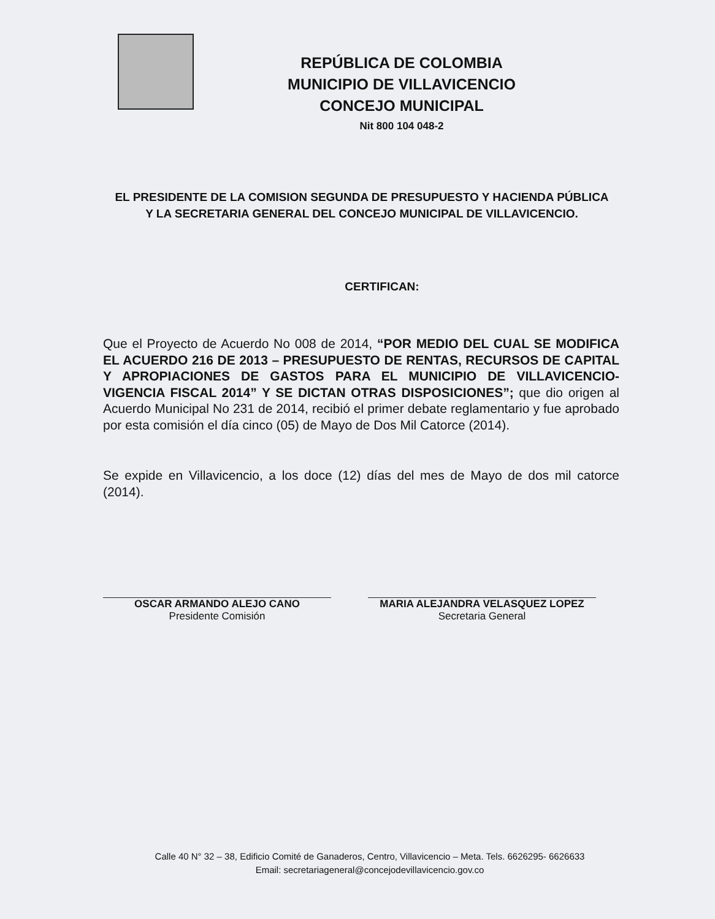REPÚBLICA DE COLOMBIA
MUNICIPIO DE VILLAVICENCIO
CONCEJO MUNICIPAL
Nit 800 104 048-2
EL PRESIDENTE DE LA COMISION SEGUNDA DE PRESUPUESTO Y HACIENDA PÚBLICA Y LA SECRETARIA GENERAL DEL CONCEJO MUNICIPAL DE VILLAVICENCIO.
CERTIFICAN:
Que el Proyecto de Acuerdo No 008 de 2014, “POR MEDIO DEL CUAL SE MODIFICA EL ACUERDO 216 DE 2013 – PRESUPUESTO DE RENTAS, RECURSOS DE CAPITAL Y APROPIACIONES DE GASTOS PARA EL MUNICIPIO DE VILLAVICENCIO- VIGENCIA FISCAL 2014” Y SE DICTAN OTRAS DISPOSICIONES”; que dio origen al Acuerdo Municipal No 231 de 2014, recibió el primer debate reglamentario y fue aprobado por esta comisión el día cinco (05) de Mayo de Dos Mil Catorce (2014).
Se expide en Villavicencio, a los doce (12) días del mes de Mayo de dos mil catorce (2014).
OSCAR ARMANDO ALEJO CANO
Presidente Comisión
MARIA ALEJANDRA VELASQUEZ LOPEZ
Secretaria General
Calle 40 N° 32 – 38, Edificio Comité de Ganaderos, Centro, Villavicencio – Meta. Tels. 6626295- 6626633
Email: secretariageneral@concejodevillavicencio.gov.co